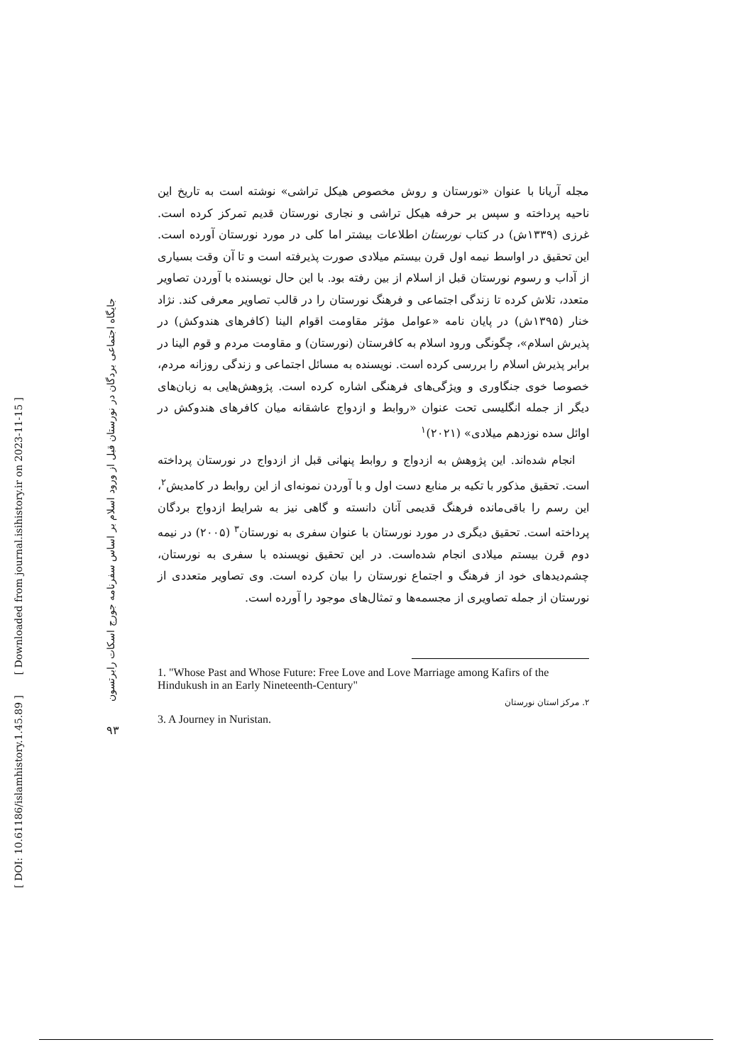[ DOI: 10.61186/islamhistory.1.45.89 ]
[ Downloaded from journal.isihistory.ir on 2023-11-15 ]
جایگاه اجتماعی بردگان در نورستان قبل از ورود اسلام بر اساس سفرنامه جورج اسکات رابرتسون
۹۳
مجله آریانا با عنوان «نورستان و روش مخصوص هیکل تراشی» نوشته است به تاریخ این ناحیه پرداخته و سپس بر حرفه هیکل تراشی و نجاری نورستان قدیم تمرکز کرده است. غرزی (۱۳۳۹ش) در کتاب نورستان اطلاعات بیشتر اما کلی در مورد نورستان آورده است. این تحقیق در اواسط نیمه اول قرن بیستم میلادی صورت پذیرفته است و تا آن وقت بسیاری از آداب و رسوم نورستان قبل از اسلام از بین رفته بود. با این حال نویسنده با آوردن تصاویر متعدد، تلاش کرده تا زندگی اجتماعی و فرهنگ نورستان را در قالب تصاویر معرفی کند. نژاد خنار (۱۳۹۵ش) در پایان نامه «عوامل مؤثر مقاومت اقوام الینا (کافرهای هندوکش) در پذیرش اسلام»، چگونگی ورود اسلام به کافرستان (نورستان) و مقاومت مردم و قوم الینا در برابر پذیرش اسلام را بررسی کرده است. نویسنده به مسائل اجتماعی و زندگی روزانه مردم، خصوصا خوی جنگاوری و ویژگی‌های فرهنگی اشاره کرده است. پژوهش‌هایی به زبان‌های دیگر از جمله انگلیسی تحت عنوان «روابط و ازدواج عاشقانه میان کافرهای هندوکش در اوائل سده نوزدهم میلادی» (۲۰۲۱)<sup>۱</sup>
انجام شده‌اند. این پژوهش به ازدواج و روابط پنهانی قبل از ازدواج در نورستان پرداخته است. تحقیق مذکور با تکیه بر منابع دست اول و با آوردن نمونه‌ای از این روابط در کامدیش<sup>۲</sup>، این رسم را باقی‌مانده فرهنگ قدیمی آنان دانسته و گاهی نیز به شرایط ازدواج بردگان پرداخته است. تحقیق دیگری در مورد نورستان با عنوان سفری به نورستان<sup>۳</sup> (۲۰۰۵) در نیمه دوم قرن بیستم میلادی انجام شده‌است. در این تحقیق نویسنده با سفری به نورستان، چشم‌دیدهای خود از فرهنگ و اجتماع نورستان را بیان کرده است. وی تصاویر متعددی از نورستان از جمله تصاویری از مجسمه‌ها و تمثال‌های موجود را آورده است.
1. "Whose Past and Whose Future: Free Love and Love Marriage among Kafirs of the Hindukush in an Early Nineteenth-Century"
۲. مرکز استان نورستان
3. A Journey in Nuristan.